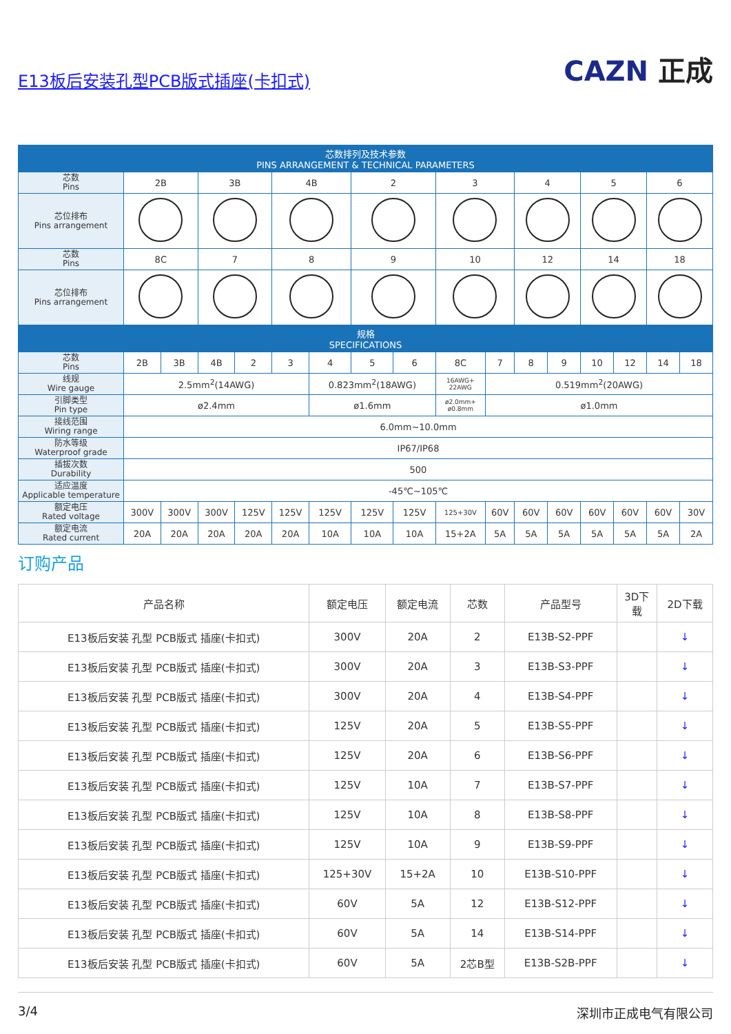E13板后安装孔型PCB版式插座(卡扣式)
CAZN 正成
| 芯数排列及技术参数 PINS ARRANGEMENT & TECHNICAL PARAMETERS | | | | | | | | | | | | | | | | |
| --- | --- | --- | --- | --- | --- | --- | --- | --- | --- | --- | --- | --- | --- | --- | --- | --- |
| 芯数 Pins | 2B | | 3B | | 4B | | 2 | | 3 | | 4 | | 5 | | 6 | |
| 芯位排布 Pins arrangement | | | | | | | | | | | | | | | | |
| 芯数 Pins | 8C | | 7 | | 8 | | 9 | | 10 | | 12 | | 14 | | 18 | |
| 芯位排布 Pins arrangement | | | | | | | | | | | | | | | | |
| 规格 SPECIFICATIONS | | | | | | | | | | | | | | | | |
| 芯数 Pins | 2B | 3B | 4B | 2 | 3 | 4 | 5 | 6 | 8C | 7 | 8 | 9 | 10 | 12 | 14 | 18 |
| 线规 Wire gauge | 2.5mm<sup>2</sup>(14AWG) | | | | | 0.823mm<sup>2</sup>(18AWG) | | | 16AWG+ 22AWG | 0.519mm<sup>2</sup>(20AWG) | | | | | | |
| 引脚类型 Pin type | ø2.4mm | | | | | ø1.6mm | | | ø2.0mm+ ø0.8mm | ø1.0mm | | | | | | |
| 接线范围 Wiring range | 6.0mm~10.0mm | | | | | | | | | | | | | | | |
| 防水等级 Waterproof grade | IP67/IP68 | | | | | | | | | | | | | | | |
| 插拔次数 Durability | 500 | | | | | | | | | | | | | | | |
| 适应温度 Applicable temperature | -45℃~105℃ | | | | | | | | | | | | | | | |
| 额定电压 Rated voltage | 300V | 300V | 300V | 125V | 125V | 125V | 125V | 125V | 125+30V | 60V | 60V | 60V | 60V | 60V | 60V | 30V |
| 额定电流 Rated current | 20A | 20A | 20A | 20A | 20A | 10A | 10A | 10A | 15+2A | 5A | 5A | 5A | 5A | 5A | 5A | 2A |
订购产品
| 产品名称 | 额定电压 | 额定电流 | 芯数 | 产品型号 | 3D下 载 | 2D下载 |
| --- | --- | --- | --- | --- | --- | --- |
| E13板后安装 孔型 PCB版式 插座(卡扣式) | 300V | 20A | 2 | E13B-S2-PPF | | ↓ |
| E13板后安装 孔型 PCB版式 插座(卡扣式) | 300V | 20A | 3 | E13B-S3-PPF | | ↓ |
| E13板后安装 孔型 PCB版式 插座(卡扣式) | 300V | 20A | 4 | E13B-S4-PPF | | ↓ |
| E13板后安装 孔型 PCB版式 插座(卡扣式) | 125V | 20A | 5 | E13B-S5-PPF | | ↓ |
| E13板后安装 孔型 PCB版式 插座(卡扣式) | 125V | 20A | 6 | E13B-S6-PPF | | ↓ |
| E13板后安装 孔型 PCB版式 插座(卡扣式) | 125V | 10A | 7 | E13B-S7-PPF | | ↓ |
| E13板后安装 孔型 PCB版式 插座(卡扣式) | 125V | 10A | 8 | E13B-S8-PPF | | ↓ |
| E13板后安装 孔型 PCB版式 插座(卡扣式) | 125V | 10A | 9 | E13B-S9-PPF | | ↓ |
| E13板后安装 孔型 PCB版式 插座(卡扣式) | 125+30V | 15+2A | 10 | E13B-S10-PPF | | ↓ |
| E13板后安装 孔型 PCB版式 插座(卡扣式) | 60V | 5A | 12 | E13B-S12-PPF | | ↓ |
| E13板后安装 孔型 PCB版式 插座(卡扣式) | 60V | 5A | 14 | E13B-S14-PPF | | ↓ |
| E13板后安装 孔型 PCB版式 插座(卡扣式) | 60V | 5A | 2芯B型 | E13B-S2B-PPF | | ↓ |
3/4 深圳市正成电气有限公司